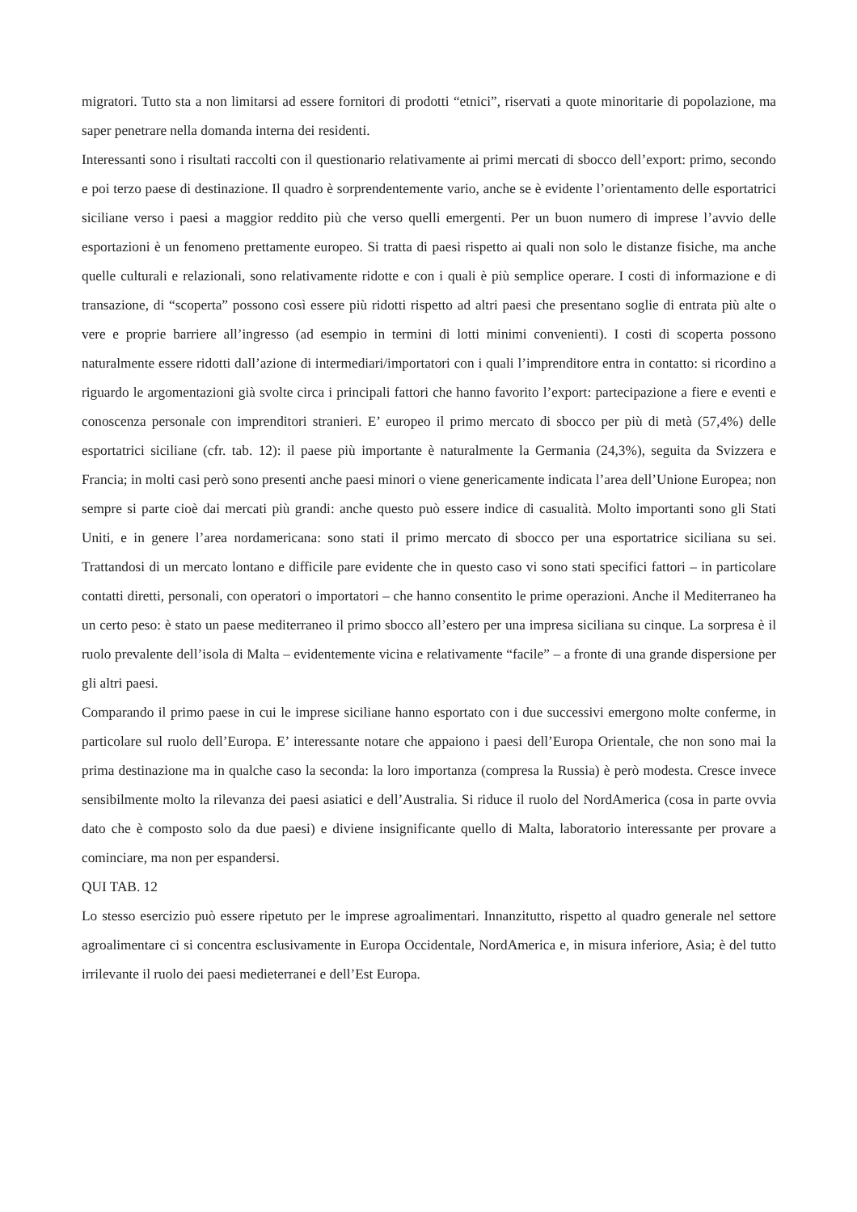migratori. Tutto sta a non limitarsi ad essere fornitori di prodotti “etnici”, riservati a quote minoritarie di popolazione, ma saper penetrare nella domanda interna dei residenti.
Interessanti sono i risultati raccolti con il questionario relativamente ai primi mercati di sbocco dell’export: primo, secondo e poi terzo paese di destinazione. Il quadro è sorprendentemente vario, anche se è evidente l’orientamento delle esportatrici siciliane verso i paesi a maggior reddito più che verso quelli emergenti. Per un buon numero di imprese l’avvio delle esportazioni è un fenomeno prettamente europeo. Si tratta di paesi rispetto ai quali non solo le distanze fisiche, ma anche quelle culturali e relazionali, sono relativamente ridotte e con i quali è più semplice operare. I costi di informazione e di transazione, di “scoperta” possono così essere più ridotti rispetto ad altri paesi che presentano soglie di entrata più alte o vere e proprie barriere all’ingresso (ad esempio in termini di lotti minimi convenienti). I costi di scoperta possono naturalmente essere ridotti dall’azione di intermediari/importatori con i quali l’imprenditore entra in contatto: si ricordino a riguardo le argomentazioni già svolte circa i principali fattori che hanno favorito l’export: partecipazione a fiere e eventi e conoscenza personale con imprenditori stranieri. E’ europeo il primo mercato di sbocco per più di metà (57,4%) delle esportatrici siciliane (cfr. tab. 12): il paese più importante è naturalmente la Germania (24,3%), seguita da Svizzera e Francia; in molti casi però sono presenti anche paesi minori o viene genericamente indicata l’area dell’Unione Europea; non sempre si parte cioè dai mercati più grandi: anche questo può essere indice di casualità. Molto importanti sono gli Stati Uniti, e in genere l’area nordamericana: sono stati il primo mercato di sbocco per una esportatrice siciliana su sei. Trattandosi di un mercato lontano e difficile pare evidente che in questo caso vi sono stati specifici fattori – in particolare contatti diretti, personali, con operatori o importatori – che hanno consentito le prime operazioni. Anche il Mediterraneo ha un certo peso: è stato un paese mediterraneo il primo sbocco all’estero per una impresa siciliana su cinque. La sorpresa è il ruolo prevalente dell’isola di Malta – evidentemente vicina e relativamente “facile” – a fronte di una grande dispersione per gli altri paesi.
Comparando il primo paese in cui le imprese siciliane hanno esportato con i due successivi emergono molte conferme, in particolare sul ruolo dell’Europa. E’ interessante notare che appaiono i paesi dell’Europa Orientale, che non sono mai la prima destinazione ma in qualche caso la seconda: la loro importanza (compresa la Russia) è però modesta. Cresce invece sensibilmente molto la rilevanza dei paesi asiatici e dell’Australia. Si riduce il ruolo del NordAmerica (cosa in parte ovvia dato che è composto solo da due paesi) e diviene insignificante quello di Malta, laboratorio interessante per provare a cominciare, ma non per espandersi.
QUI TAB. 12
Lo stesso esercizio può essere ripetuto per le imprese agroalimentari. Innanzitutto, rispetto al quadro generale nel settore agroalimentare ci si concentra esclusivamente in Europa Occidentale, NordAmerica e, in misura inferiore, Asia; è del tutto irrilevante il ruolo dei paesi medieterranei e dell’Est Europa.